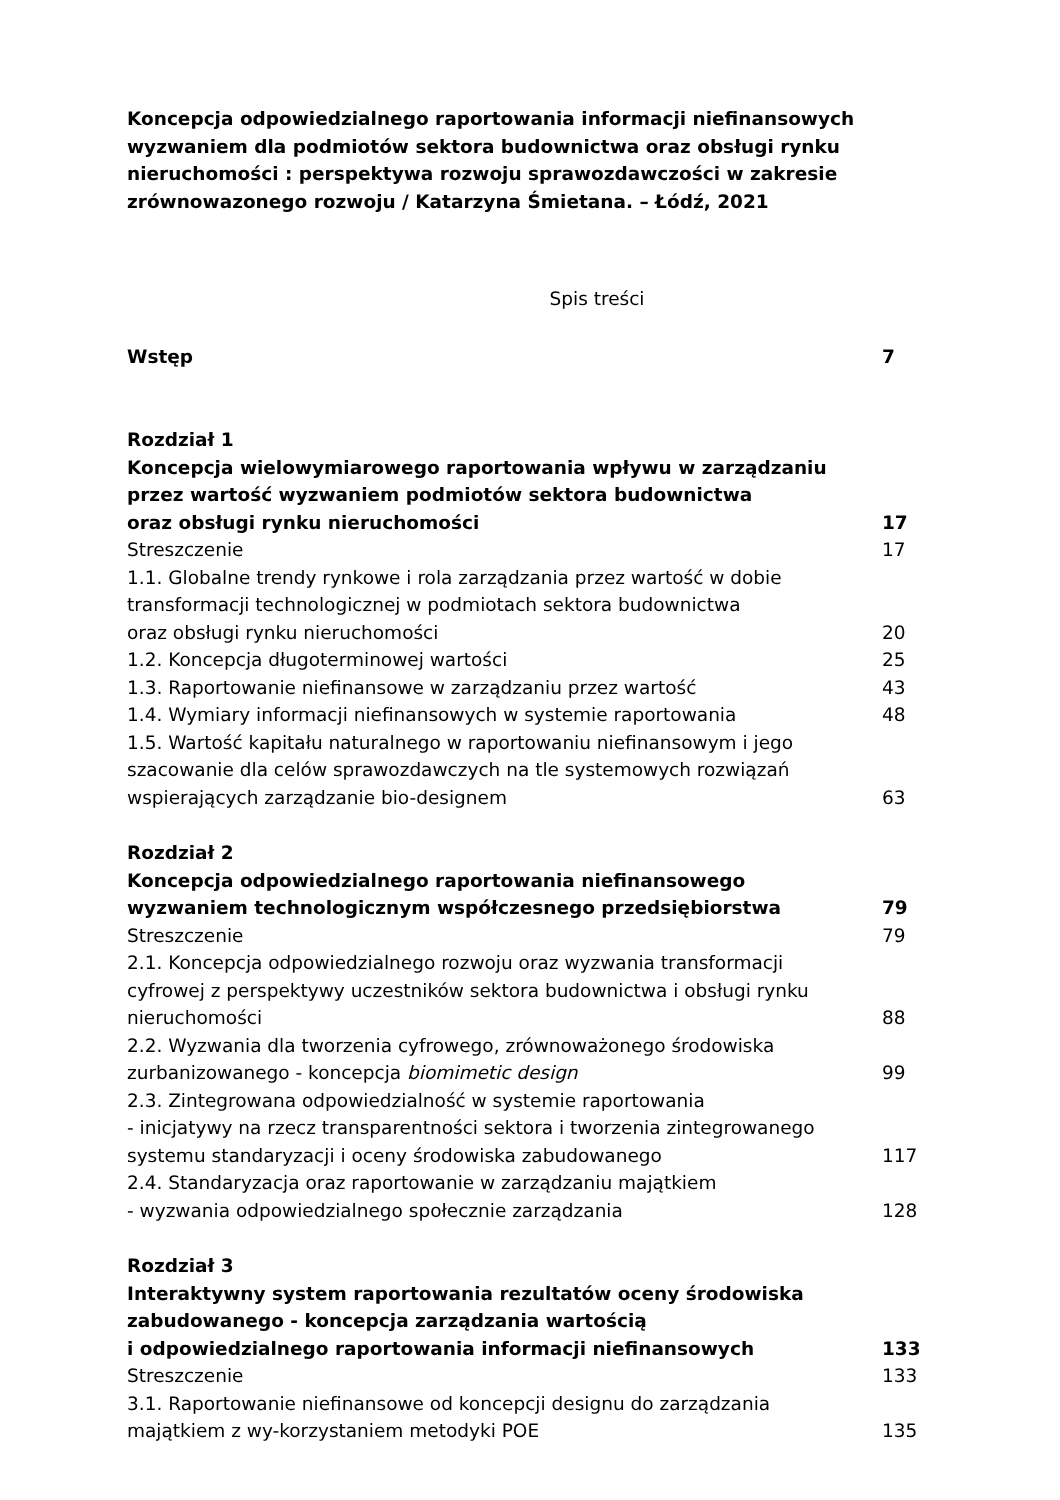Koncepcja odpowiedzialnego raportowania informacji niefinansowych wyzwaniem dla podmiotów sektora budownictwa oraz obsługi rynku nieruchomości : perspektywa rozwoju sprawozdawczości w zakresie zrównowazonego rozwoju / Katarzyna Śmietana. – Łódź, 2021
Spis treści
Wstęp 7
Rozdział 1
Koncepcja wielowymiarowego raportowania wpływu w zarządzaniu przez wartość wyzwaniem podmiotów sektora budownictwa
oraz obsługi rynku nieruchomości 17
Streszczenie 17
1.1. Globalne trendy rynkowe i rola zarządzania przez wartość w dobie transformacji technologicznej w podmiotach sektora budownictwa
oraz obsługi rynku nieruchomości 20
1.2. Koncepcja długoterminowej wartości 25
1.3. Raportowanie niefinansowe w zarządzaniu przez wartość 43
1.4. Wymiary informacji niefinansowych w systemie raportowania 48
1.5. Wartość kapitału naturalnego w raportowaniu niefinansowym i jego szacowanie dla celów sprawozdawczych na tle systemowych rozwiązań wspierających zarządzanie bio-designem 63
Rozdział 2
Koncepcja odpowiedzialnego raportowania niefinansowego wyzwaniem technologicznym współczesnego przedsiębiorstwa 79
Streszczenie 79
2.1. Koncepcja odpowiedzialnego rozwoju oraz wyzwania transformacji cyfrowej z perspektywy uczestników sektora budownictwa i obsługi rynku nieruchomości 88
2.2. Wyzwania dla tworzenia cyfrowego, zrównoważonego środowiska zurbanizowanego - koncepcja biomimetic design 99
2.3. Zintegrowana odpowiedzialność w systemie raportowania
- inicjatywy na rzecz transparentności sektora i tworzenia zintegrowanego systemu standaryzacji i oceny środowiska zabudowanego 117
2.4. Standaryzacja oraz raportowanie w zarządzaniu majątkiem
- wyzwania odpowiedzialnego społecznie zarządzania 128
Rozdział 3
Interaktywny system raportowania rezultatów oceny środowiska zabudowanego - koncepcja zarządzania wartością
i odpowiedzialnego raportowania informacji niefinansowych 133
Streszczenie 133
3.1. Raportowanie niefinansowe od koncepcji designu do zarządzania majątkiem z wy-korzystaniem metodyki POE 135